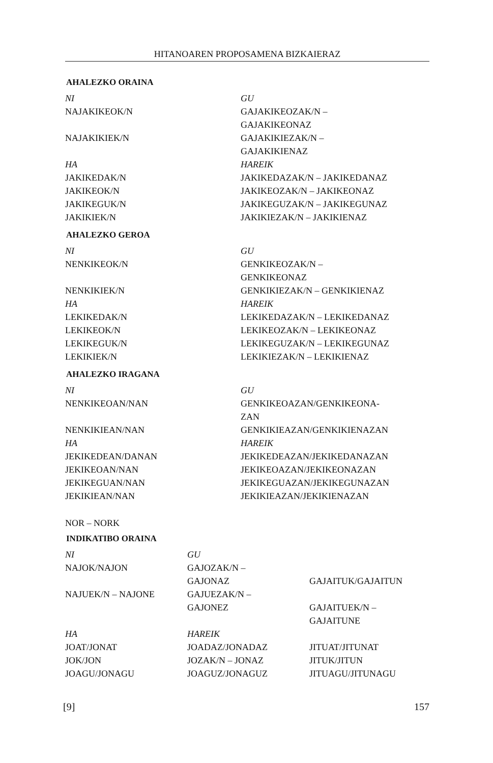HITANOAREN PROPOSAMENA BIZKAIERAZ
AHALEZKO ORAINA
| NI | GU |
| NAJAKIKEOK/N | GAJAKIKEOZAK/N – GAJAKIKEONAZ |
| NAJAKIKIEK/N | GAJAKIKIEZAK/N – GAJAKIKIENAZ |
| HA | HAREIK |
| JAKIKEDAK/N | JAKIKEDAZAK/N – JAKIKEDANAZ |
| JAKIKEOK/N | JAKIKEOZAK/N – JAKIKEONAZ |
| JAKIKEGUK/N | JAKIKEGUZAK/N – JAKIKEGUNAZ |
| JAKIKIEK/N | JAKIKIEZAK/N – JAKIKIENAZ |
AHALEZKO GEROA
| NI | GU |
| NENKIKEOK/N | GENKIKEOZAK/N – GENKIKEONAZ |
| NENKIKIEK/N | GENKIKIEZAK/N – GENKIKIENAZ |
| HA | HAREIK |
| LEKIKEDAK/N | LEKIKEDAZAK/N – LEKIKEDANAZ |
| LEKIKEOK/N | LEKIKEOZAK/N – LEKIKEONAZ |
| LEKIKEGUK/N | LEKIKEGUZAK/N – LEKIKEGUNAZ |
| LEKIKIEK/N | LEKIKIEZAK/N – LEKIKIENAZ |
AHALEZKO IRAGANA
| NI | GU |
| NENKIKEOAN/NAN | GENKIKEOAZAN/GENKIKEONA- ZAN |
| NENKIKIEAN/NAN | GENKIKIEAZAN/GENKIKIENAZAN |
| HA | HAREIK |
| JEKIKEDEAN/DANAN | JEKIKEDEAZAN/JEKIKEDANAZAN |
| JEKIKEOAN/NAN | JEKIKEOAZAN/JEKIKEONAZAN |
| JEKIKEGUAN/NAN | JEKIKEGUAZAN/JEKIKEGUNAZAN |
| JEKIKIEAN/NAN | JEKIKIEAZAN/JEKIKIENAZAN |
NOR – NORK
INDIKATIBO ORAINA
| NI | GU | |
| NAJOK/NAJON | GAJOZAK/N – GAJONAZ | GAJAITUK/GAJAITUN |
| NAJUEK/N – NAJONE | GAJUEZAK/N – GAJONEZ | GAJAITUEK/N – GAJAITUNE |
| HA | HAREIK | |
| JOAT/JONAT | JOADAZ/JONADAZ | JITUAT/JITUNAT |
| JOK/JON | JOZAK/N – JONAZ | JITUK/JITUN |
| JOAGU/JONAGU | JOAGUZ/JONAGUZ | JITUAGU/JITUNAGU |
[9] 157